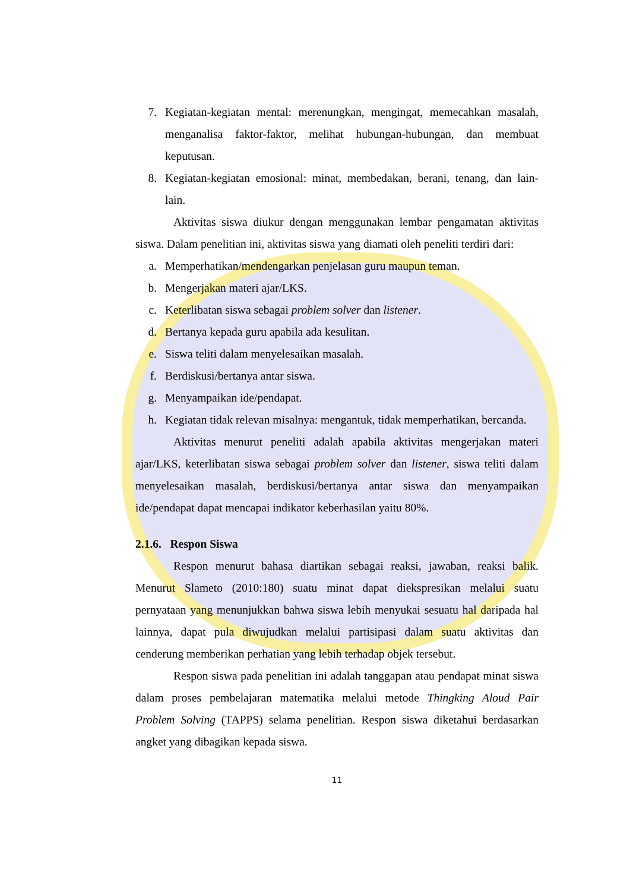7. Kegiatan-kegiatan mental: merenungkan, mengingat, memecahkan masalah, menganalisa faktor-faktor, melihat hubungan-hubungan, dan membuat keputusan.
8. Kegiatan-kegiatan emosional: minat, membedakan, berani, tenang, dan lain-lain.
Aktivitas siswa diukur dengan menggunakan lembar pengamatan aktivitas siswa. Dalam penelitian ini, aktivitas siswa yang diamati oleh peneliti terdiri dari:
a. Memperhatikan/mendengarkan penjelasan guru maupun teman.
b. Mengerjakan materi ajar/LKS.
c. Keterlibatan siswa sebagai problem solver dan listener.
d. Bertanya kepada guru apabila ada kesulitan.
e. Siswa teliti dalam menyelesaikan masalah.
f. Berdiskusi/bertanya antar siswa.
g. Menyampaikan ide/pendapat.
h. Kegiatan tidak relevan misalnya: mengantuk, tidak memperhatikan, bercanda.
Aktivitas menurut peneliti adalah apabila aktivitas mengerjakan materi ajar/LKS, keterlibatan siswa sebagai problem solver dan listener, siswa teliti dalam menyelesaikan masalah, berdiskusi/bertanya antar siswa dan menyampaikan ide/pendapat dapat mencapai indikator keberhasilan yaitu 80%.
2.1.6. Respon Siswa
Respon menurut bahasa diartikan sebagai reaksi, jawaban, reaksi balik. Menurut Slameto (2010:180) suatu minat dapat diekspresikan melalui suatu pernyataan yang menunjukkan bahwa siswa lebih menyukai sesuatu hal daripada hal lainnya, dapat pula diwujudkan melalui partisipasi dalam suatu aktivitas dan cenderung memberikan perhatian yang lebih terhadap objek tersebut.
Respon siswa pada penelitian ini adalah tanggapan atau pendapat minat siswa dalam proses pembelajaran matematika melalui metode Thingking Aloud Pair Problem Solving (TAPPS) selama penelitian. Respon siswa diketahui berdasarkan angket yang dibagikan kepada siswa.
11